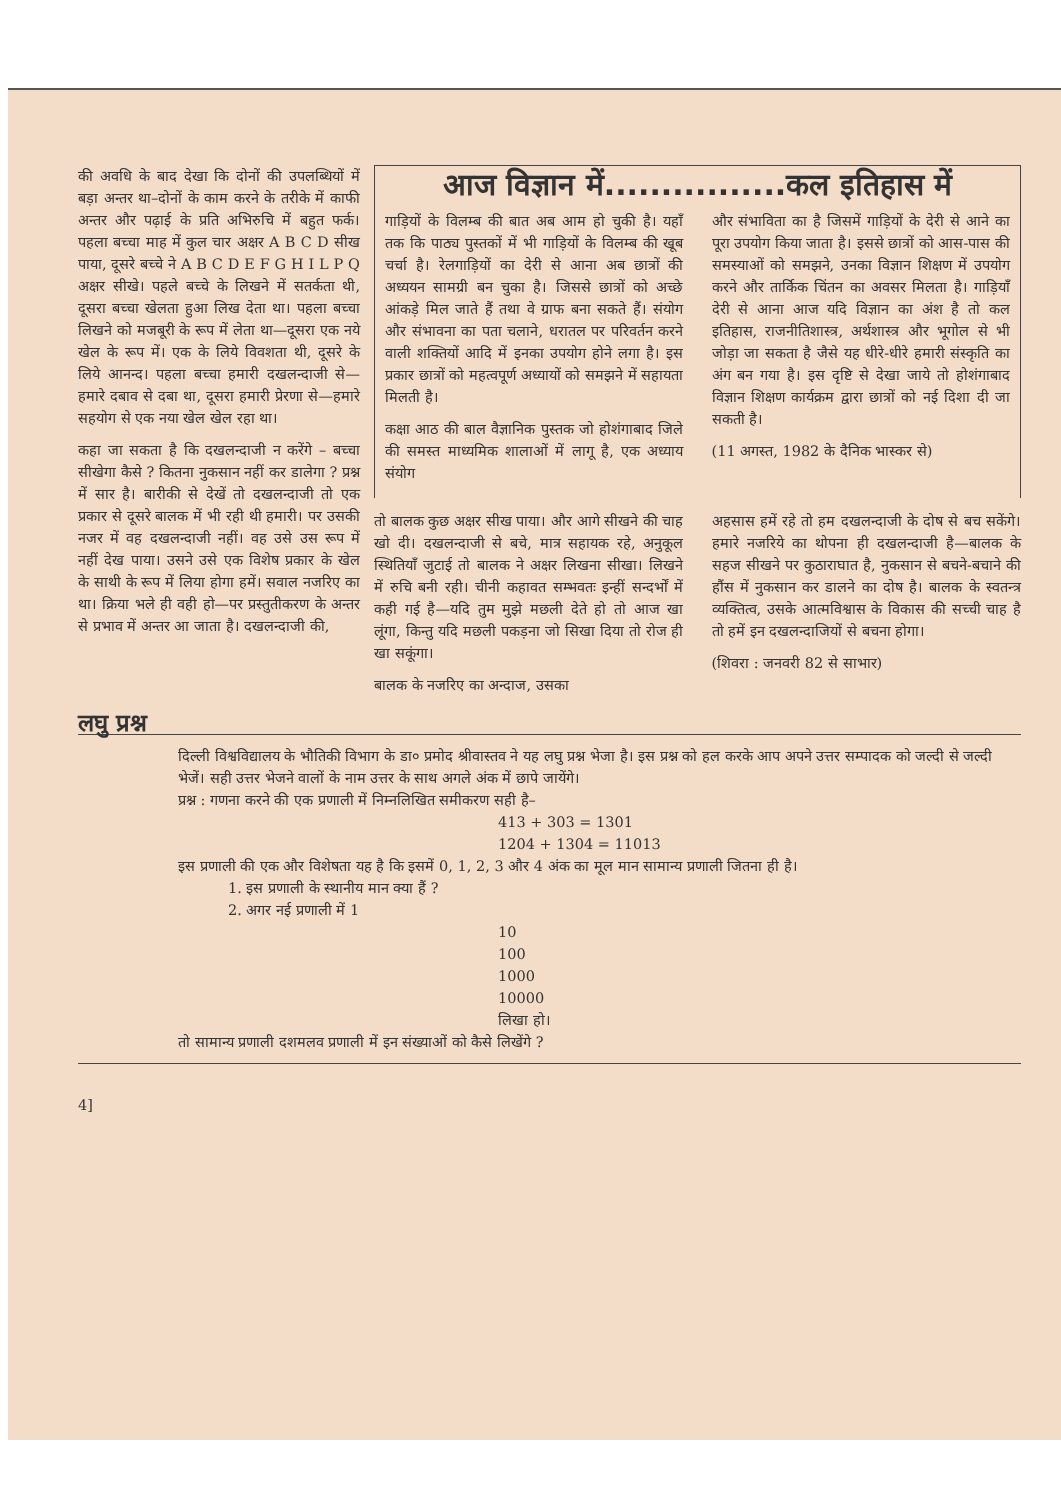की अवधि के बाद देखा कि दोनों की उपलब्धियों में बड़ा अन्तर था–दोनों के काम करने के तरीके में काफी अन्तर और पढ़ाई के प्रति अभिरुचि में बहुत फर्क। पहला बच्चा माह में कुल चार अक्षर A B C D सीख पाया, दूसरे बच्चे ने A B C D E F G H I L P Q अक्षर सीखे। पहले बच्चे के लिखने में सतर्कता थी, दूसरा बच्चा खेलता हुआ लिख देता था। पहला बच्चा लिखने को मजबूरी के रूप में लेता था—दूसरा एक नये खेल के रूप में। एक के लिये विवशता थी, दूसरे के लिये आनन्द। पहला बच्चा हमारी दखलन्दाजी से—हमारे दबाव से दबा था, दूसरा हमारी प्रेरणा से—हमारे सहयोग से एक नया खेल खेल रहा था।
कहा जा सकता है कि दखलन्दाजी न करेंगे – बच्चा सीखेगा कैसे ? कितना नुकसान नहीं कर डालेगा ? प्रश्न में सार है। बारीकी से देखें तो दखलन्दाजी तो एक प्रकार से दूसरे बालक में भी रही थी हमारी। पर उसकी नजर में वह दखलन्दाजी नहीं। वह उसे उस रूप में नहीं देख पाया। उसने उसे एक विशेष प्रकार के खेल के साथी के रूप में लिया होगा हमें। सवाल नजरिए का था। क्रिया भले ही वही हो—पर प्रस्तुतीकरण के अन्तर से प्रभाव में अन्तर आ जाता है। दखलन्दाजी की,
आज विज्ञान में................कल इतिहास में
गाड़ियों के विलम्ब की बात अब आम हो चुकी है। यहाँ तक कि पाठ्य पुस्तकों में भी गाड़ियों के विलम्ब की खूब चर्चा है। रेलगाड़ियों का देरी से आना अब छात्रों की अध्ययन सामग्री बन चुका है। जिससे छात्रों को अच्छे आंकड़े मिल जाते हैं तथा वे ग्राफ बना सकते हैं। संयोग और संभावना का पता चलाने, धरातल पर परिवर्तन करने वाली शक्तियों आदि में इनका उपयोग होने लगा है। इस प्रकार छात्रों को महत्वपूर्ण अध्यायों को समझने में सहायता मिलती है।
कक्षा आठ की बाल वैज्ञानिक पुस्तक जो होशंगाबाद जिले की समस्त माध्यमिक शालाओं में लागू है, एक अध्याय संयोग
और संभाविता का है जिसमें गाड़ियों के देरी से आने का पूरा उपयोग किया जाता है। इससे छात्रों को आस-पास की समस्याओं को समझने, उनका विज्ञान शिक्षण में उपयोग करने और तार्किक चिंतन का अवसर मिलता है। गाड़ियाँ देरी से आना आज यदि विज्ञान का अंश है तो कल इतिहास, राजनीतिशास्त्र, अर्थशास्त्र और भूगोल से भी जोड़ा जा सकता है जैसे यह धीरे-धीरे हमारी संस्कृति का अंग बन गया है। इस दृष्टि से देखा जाये तो होशंगाबाद विज्ञान शिक्षण कार्यक्रम द्वारा छात्रों को नई दिशा दी जा सकती है।
(11 अगस्त, 1982 के दैनिक भास्कर से)
तो बालक कुछ अक्षर सीख पाया। और आगे सीखने की चाह खो दी। दखलन्दाजी से बचे, मात्र सहायक रहे, अनुकूल स्थितियाँ जुटाई तो बालक ने अक्षर लिखना सीखा। लिखने में रुचि बनी रही। चीनी कहावत सम्भवतः इन्हीं सन्दर्भों में कही गई है—यदि तुम मुझे मछली देते हो तो आज खा लूंगा, किन्तु यदि मछली पकड़ना जो सिखा दिया तो रोज ही खा सकूंगा।
बालक के नजरिए का अन्दाज, उसका
अहसास हमें रहे तो हम दखलन्दाजी के दोष से बच सकेंगे। हमारे नजरिये का थोपना ही दखलन्दाजी है—बालक के सहज सीखने पर कुठाराघात है, नुकसान से बचने-बचाने की हौंस में नुकसान कर डालने का दोष है। बालक के स्वतन्त्र व्यक्तित्व, उसके आत्मविश्वास के विकास की सच्ची चाह है तो हमें इन दखलन्दाजियों से बचना होगा।
(शिवरा : जनवरी 82 से साभार)
लघु प्रश्न
दिल्ली विश्वविद्यालय के भौतिकी विभाग के डा० प्रमोद श्रीवास्तव ने यह लघु प्रश्न भेजा है। इस प्रश्न को हल करके आप अपने उत्तर सम्पादक को जल्दी से जल्दी भेजें। सही उत्तर भेजने वालों के नाम उत्तर के साथ अगले अंक में छापे जायेंगे।
प्रश्न : गणना करने की एक प्रणाली में निम्नलिखित समीकरण सही है–
413 + 303 = 1301
1204 + 1304 = 11013
इस प्रणाली की एक और विशेषता यह है कि इसमें 0, 1, 2, 3 और 4 अंक का मूल मान सामान्य प्रणाली जितना ही है।
1. इस प्रणाली के स्थानीय मान क्या हैं ?
2. अगर नई प्रणाली में 1
10
100
1000
10000
लिखा हो।
तो सामान्य प्रणाली दशमलव प्रणाली में इन संख्याओं को कैसे लिखेंगे ?
4]